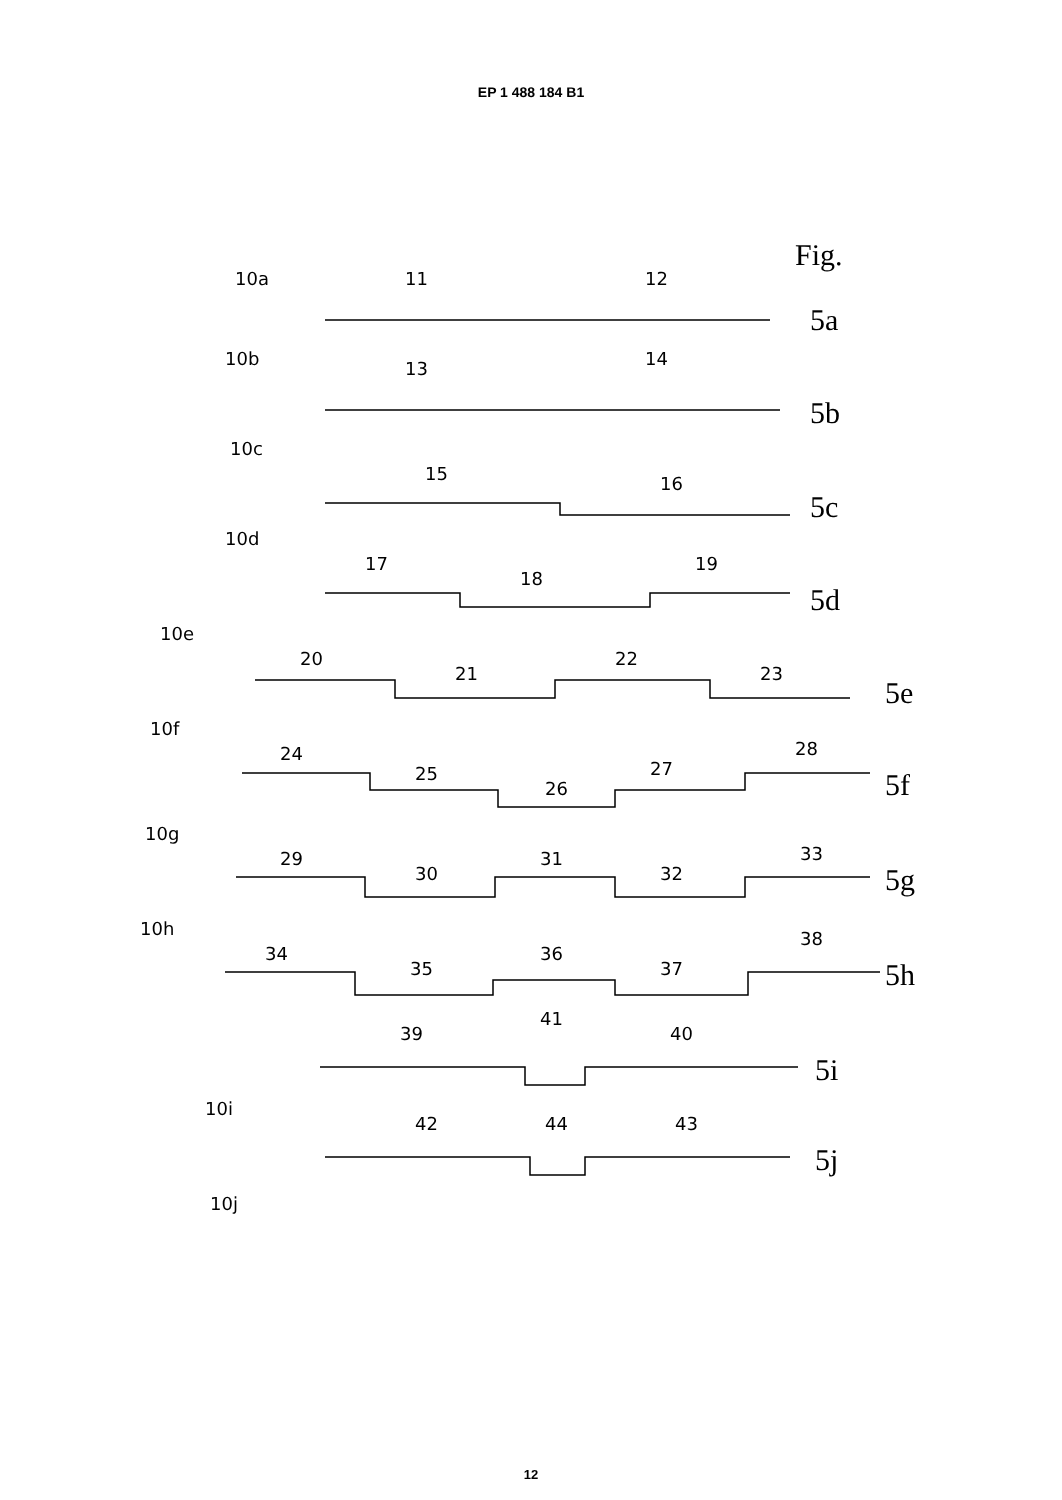EP 1 488 184 B1
Fig.
5a
5b
5c
5d
5e
5f
5g
5h
5i
5j
10a
11
12
10b
13
14
10c
15
16
10d
17
18
19
10e
20
21
22
23
10f
24
25
26
27
28
10g
29
30
31
32
33
10h
34
35
36
37
38
39
41
40
10i
42
44
43
10j
12